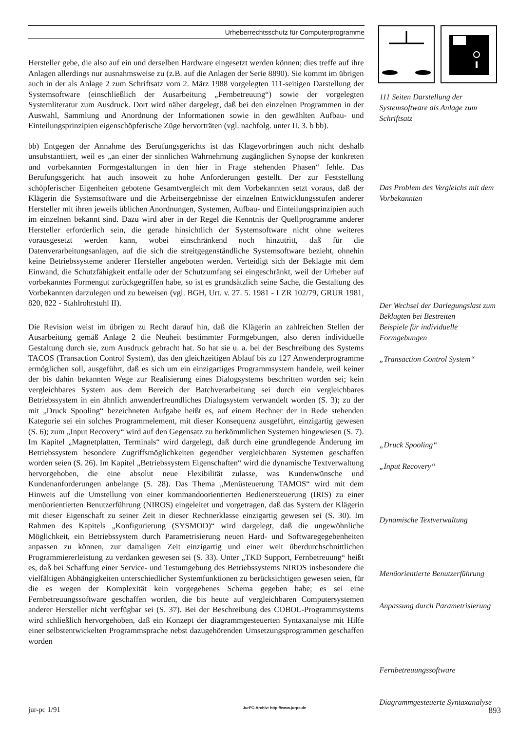Urheberrechtsschutz für Computerprogramme
Hersteller gebe, die also auf ein und derselben Hardware eingesetzt werden können; dies treffe auf ihre Anlagen allerdings nur ausnahmsweise zu (z.B. auf die Anlagen der Serie 8890). Sie kommt im übrigen auch in der als Anlage 2 zum Schriftsatz vom 2. März 1988 vorgelegten 111-seitigen Darstellung der Systemsoftware (einschließlich der Ausarbeitung „Fernbetreuung“) sowie der vorgelegten Systemliteratur zum Ausdruck. Dort wird näher dargelegt, daß bei den einzelnen Programmen in der Auswahl, Sammlung und Anordnung der Informationen sowie in den gewählten Aufbau- und Einteilungsprinzipien eigenschöpferische Züge hervorträten (vgl. nachfolg. unter II. 3. b bb).
111 Seiten Darstellung der Systemsoftware als Anlage zum Schriftsatz
bb) Entgegen der Annahme des Berufungsgerichts ist das Klagevorbringen auch nicht deshalb unsubstantiiert, weil es „an einer der sinnlichen Wahrnehmung zugänglichen Synopse der konkreten und vorbekannten Formgestaltungen in den hier in Frage stehenden Phasen“ fehle. Das Berufungsgericht hat auch insoweit zu hohe Anforderungen gestellt. Der zur Feststellung schöpferischer Eigenheiten gebotene Gesamtvergleich mit dem Vorbekannten setzt voraus, daß der Klägerin die Systemsoftware und die Arbeitsergebnisse der einzelnen Entwicklungsstufen anderer Hersteller mit ihren jeweils üblichen Anordnungen, Systemen, Aufbau- und Einteilungsprinzipien auch im einzelnen bekannt sind. Dazu wird aber in der Regel die Kenntnis der Quellprogramme anderer Hersteller erforderlich sein, die gerade hinsichtlich der Systemsoftware nicht ohne weiteres vorausgesetzt werden kann, wobei einschränkend noch hinzutritt, daß für die Datenverarbeitungsanlagen, auf die sich die streitgegenständliche Systemsoftware bezieht, ohnehin keine Betriebssysteme anderer Hersteller angeboten werden. Verteidigt sich der Beklagte mit dem Einwand, die Schutzfähigkeit entfalle oder der Schutzumfang sei eingeschränkt, weil der Urheber auf vorbekanntes Formengut zurückgegriffen habe, so ist es grundsätzlich seine Sache, die Gestaltung des Vorbekannten darzulegen und zu beweisen (vgl. BGH, Urt. v. 27. 5. 1981 - I ZR 102/79, GRUR 1981, 820, 822 - Stahlrohrstuhl II).
Das Problem des Vergleichs mit dem Vorbekannten
Der Wechsel der Darlegungslast zum Beklagten bei Bestreiten
Die Revision weist im übrigen zu Recht darauf hin, daß die Klägerin an zahlreichen Stellen der Ausarbeitung gemäß Anlage 2 die Neuheit bestimmter Formgebungen, also deren individuelle Gestaltung durch sie, zum Ausdruck gebracht hat. So hat sie u. a. bei der Beschreibung des Systems TACOS (Transaction Control System), das den gleichzeitigen Ablauf bis zu 127 Anwenderprogramme ermöglichen soll, ausgeführt, daß es sich um ein einzigartiges Programmsystem handele, weil keiner der bis dahin bekannten Wege zur Realisierung eines Dialogsystems beschritten worden sei; kein vergleichbares System aus dem Bereich der Batchverarbeitung sei durch ein vergleichbares Betriebssystem in ein ähnlich anwenderfreundliches Dialogsystem verwandelt worden (S. 3); zu der mit „Druck Spooling“ bezeichneten Aufgabe heißt es, auf einem Rechner der in Rede stehenden Kategorie sei ein solches Programmelement, mit dieser Konsequenz ausgeführt, einzigartig gewesen (S. 6); zum „Input Recovery“ wird auf den Gegensatz zu herkömmlichen Systemen hingewiesen (S. 7). Im Kapitel „Magnetplatten, Terminals“ wird dargelegt, daß durch eine grundlegende Änderung im Betriebssystem besondere Zugriffsmöglichkeiten gegenüber vergleichbaren Systemen geschaffen worden seien (S. 26). Im Kapitel „Betriebssystem Eigenschaften“ wird die dynamische Textverwaltung hervorgehoben, die eine absolut neue Flexibilität zulasse, was Kundenwünsche und Kundenanforderungen anbelange (S. 28). Das Thema „Menüsteuerung TAMOS“ wird mit dem Hinweis auf die Umstellung von einer kommandoorientierten Bedienersteuerung (IRIS) zu einer menüorientierten Benutzerführung (NIROS) eingeleitet und vorgetragen, daß das System der Klägerin mit dieser Eigenschaft zu seiner Zeit in dieser Rechnerklasse einzigartig gewesen sei (S. 30). Im Rahmen des Kapitels „Konfigurierung (SYSMOD)“ wird dargelegt, daß die ungewöhnliche Möglichkeit, ein Betriebssystem durch Parametrisierung neuen Hard- und Softwaregegebenheiten anpassen zu können, zur damaligen Zeit einzigartig und einer weit überdurchschnittlichen Programmiererleistung zu verdanken gewesen sei (S. 33). Unter „TKD Support, Fernbetreuung“ heißt es, daß bei Schaffung einer Service- und Testumgebung des Betriebssystems NIROS insbesondere die vielfältigen Abhängigkeiten unterschiedlicher Systemfunktionen zu berücksichtigen gewesen seien, für die es wegen der Komplexität kein vorgegebenes Schema gegeben habe; es sei eine Fernbetreuungssoftware geschaffen worden, die bis heute auf vergleichbaren Computersystemen anderer Hersteller nicht verfügbar sei (S. 37). Bei der Beschreibung des COBOL-Programmsystems wird schließlich hervorgehoben, daß ein Konzept der diagrammgesteuerten Syntaxanalyse mit Hilfe einer selbstentwickelten Programmsprache nebst dazugehörenden Umsetzungsprogrammen geschaffen worden
Beispiele für individuelle Formgebungen
„Transaction Control System“
„Druck Spooling“
„Input Recovery“
Dynamische Textverwaltung
Menüorientierte Benutzerführung
Anpassung durch Parametrisierung
Fernbetreuungssoftware
Diagrammgesteuerte Syntaxanalyse
jur-pc 1/91 JurPC-Archiv: http://www.jurpc.de 893